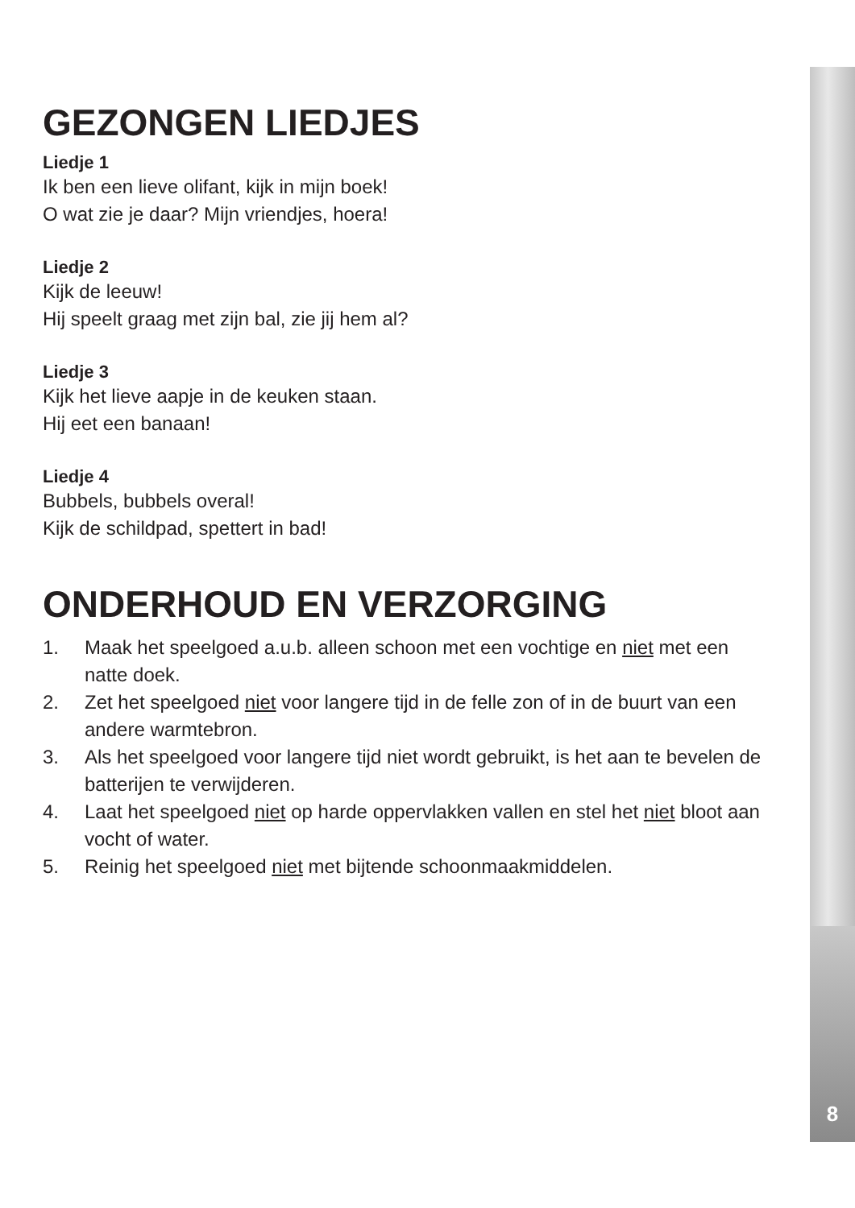GEZONGEN LIEDJES
Liedje 1
Ik ben een lieve olifant, kijk in mijn boek!
O wat zie je daar? Mijn vriendjes, hoera!
Liedje 2
Kijk de leeuw!
Hij speelt graag met zijn bal, zie jij hem al?
Liedje 3
Kijk het lieve aapje in de keuken staan.
Hij eet een banaan!
Liedje 4
Bubbels, bubbels overal!
Kijk de schildpad, spettert in bad!
ONDERHOUD EN VERZORGING
1. Maak het speelgoed a.u.b. alleen schoon met een vochtige en niet met een natte doek.
2. Zet het speelgoed niet voor langere tijd in de felle zon of in de buurt van een andere warmtebron.
3. Als het speelgoed voor langere tijd niet wordt gebruikt, is het aan te bevelen de batterijen te verwijderen.
4. Laat het speelgoed niet op harde oppervlakken vallen en stel het niet bloot aan vocht of water.
5. Reinig het speelgoed niet met bijtende schoonmaakmiddelen.
8